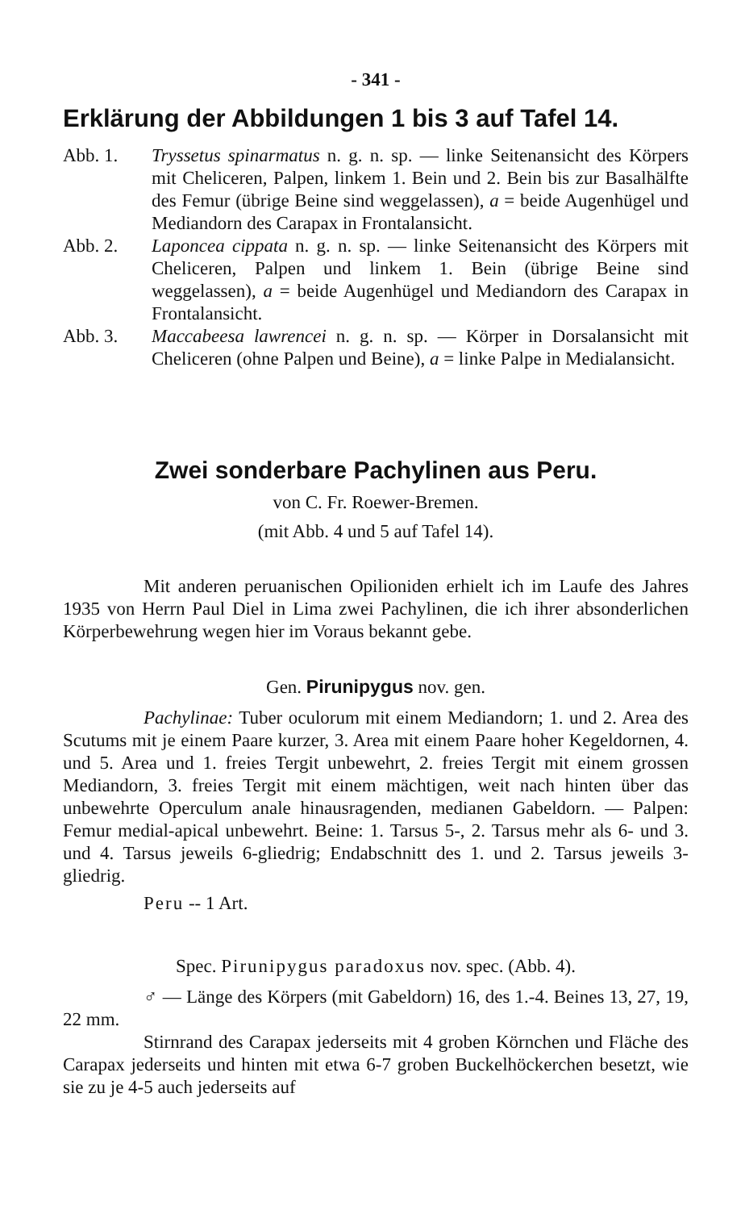- 341 -
Erklärung der Abbildungen 1 bis 3 auf Tafel 14.
Abb. 1. Tryssetus spinarmatus n. g. n. sp. — linke Seitenansicht des Körpers mit Cheliceren, Palpen, linkem 1. Bein und 2. Bein bis zur Basalhälfte des Femur (übrige Beine sind weggelassen), a = beide Augenhügel und Mediandorn des Carapax in Frontalansicht.
Abb. 2. Laponcea cippata n. g. n. sp. — linke Seitenansicht des Körpers mit Cheliceren, Palpen und linkem 1. Bein (übrige Beine sind weggelassen), a = beide Augenhügel und Mediandorn des Carapax in Frontalansicht.
Abb. 3. Maccabeesa lawrencei n. g. n. sp. — Körper in Dorsalansicht mit Cheliceren (ohne Palpen und Beine), a = linke Palpe in Medialansicht.
Zwei sonderbare Pachylinen aus Peru.
von C. Fr. Roewer-Bremen.
(mit Abb. 4 und 5 auf Tafel 14).
Mit anderen peruanischen Opilioniden erhielt ich im Laufe des Jahres 1935 von Herrn Paul Diel in Lima zwei Pachylinen, die ich ihrer absonderlichen Körperbewehrung wegen hier im Voraus bekannt gebe.
Gen. Pirunipygus nov. gen.
Pachylinae: Tuber oculorum mit einem Mediandorn; 1. und 2. Area des Scutums mit je einem Paare kurzer, 3. Area mit einem Paare hoher Kegeldornen, 4. und 5. Area und 1. freies Tergit unbewehrt, 2. freies Tergit mit einem grossen Mediandorn, 3. freies Tergit mit einem mächtigen, weit nach hinten über das unbewehrte Operculum anale hinausragenden, medianen Gabeldorn. — Palpen: Femur medial-apical unbewehrt. Beine: 1. Tarsus 5-, 2. Tarsus mehr als 6- und 3. und 4. Tarsus jeweils 6-gliedrig; Endabschnitt des 1. und 2. Tarsus jeweils 3-gliedrig.
Peru -- 1 Art.
Spec. Pirunipygus paradoxus nov. spec. (Abb. 4).
♂ — Länge des Körpers (mit Gabeldorn) 16, des 1.-4. Beines 13, 27, 19, 22 mm.
Stirnrand des Carapax jederseits mit 4 groben Körnchen und Fläche des Carapax jederseits und hinten mit etwa 6-7 groben Buckelhöckerchen besetzt, wie sie zu je 4-5 auch jederseits auf